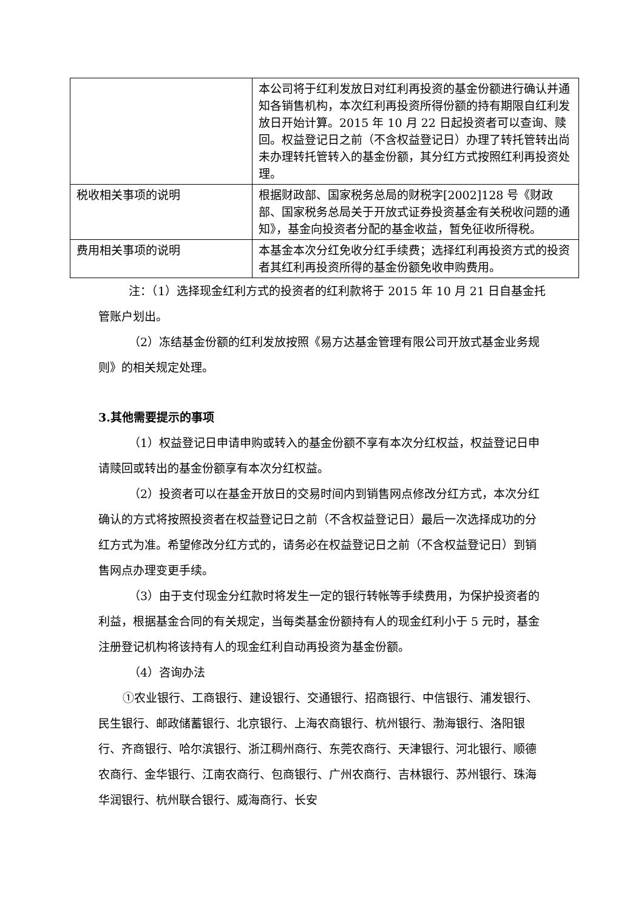| | 本公司将于红利发放日对红利再投资的基金份额进行确认并通知各销售机构，本次红利再投资所得份额的持有期限自红利发放日开始计算。2015 年 10 月 22 日起投资者可以查询、赎回。权益登记日之前（不含权益登记日）办理了转托管转出尚未办理转托管转入的基金份额，其分红方式按照红利再投资处理。 |
| 税收相关事项的说明 | 根据财政部、国家税务总局的财税字[2002]128 号《财政部、国家税务总局关于开放式证券投资基金有关税收问题的通知》，基金向投资者分配的基金收益，暂免征收所得税。 |
| 费用相关事项的说明 | 本基金本次分红免收分红手续费；选择红利再投资方式的投资者其红利再投资所得的基金份额免收申购费用。 |
注：（1）选择现金红利方式的投资者的红利款将于 2015 年 10 月 21 日自基金托管账户划出。
（2）冻结基金份额的红利发放按照《易方达基金管理有限公司开放式基金业务规则》的相关规定处理。
3.其他需要提示的事项
（1）权益登记日申请申购或转入的基金份额不享有本次分红权益，权益登记日申请赎回或转出的基金份额享有本次分红权益。
（2）投资者可以在基金开放日的交易时间内到销售网点修改分红方式，本次分红确认的方式将按照投资者在权益登记日之前（不含权益登记日）最后一次选择成功的分红方式为准。希望修改分红方式的，请务必在权益登记日之前（不含权益登记日）到销售网点办理变更手续。
（3）由于支付现金分红款时将发生一定的银行转帐等手续费用，为保护投资者的利益，根据基金合同的有关规定，当每类基金份额持有人的现金红利小于 5 元时，基金注册登记机构将该持有人的现金红利自动再投资为基金份额。
（4）咨询办法
①农业银行、工商银行、建设银行、交通银行、招商银行、中信银行、浦发银行、民生银行、邮政储蓄银行、北京银行、上海农商银行、杭州银行、渤海银行、洛阳银行、齐商银行、哈尔滨银行、浙江稠州商行、东莞农商行、天津银行、河北银行、顺德农商行、金华银行、江南农商行、包商银行、广州农商行、吉林银行、苏州银行、珠海华润银行、杭州联合银行、威海商行、长安